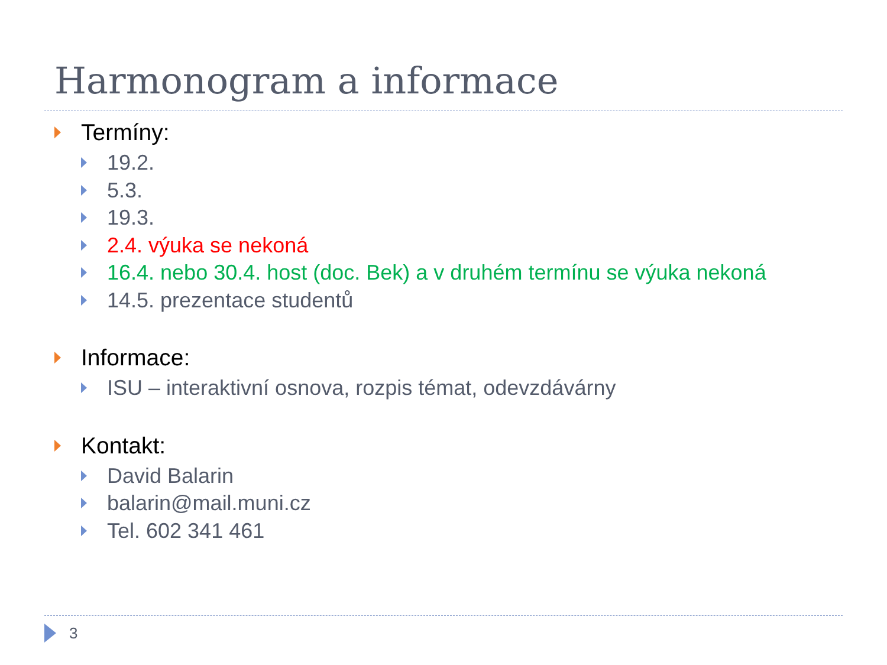Harmonogram a informace
Termíny:
19.2.
5.3.
19.3.
2.4. výuka se nekoná
16.4. nebo 30.4. host (doc. Bek) a v druhém termínu se výuka nekoná
14.5. prezentace studentů
Informace:
ISU – interaktivní osnova, rozpis témat, odevzdávárny
Kontakt:
David Balarin
balarin@mail.muni.cz
Tel. 602 341 461
3